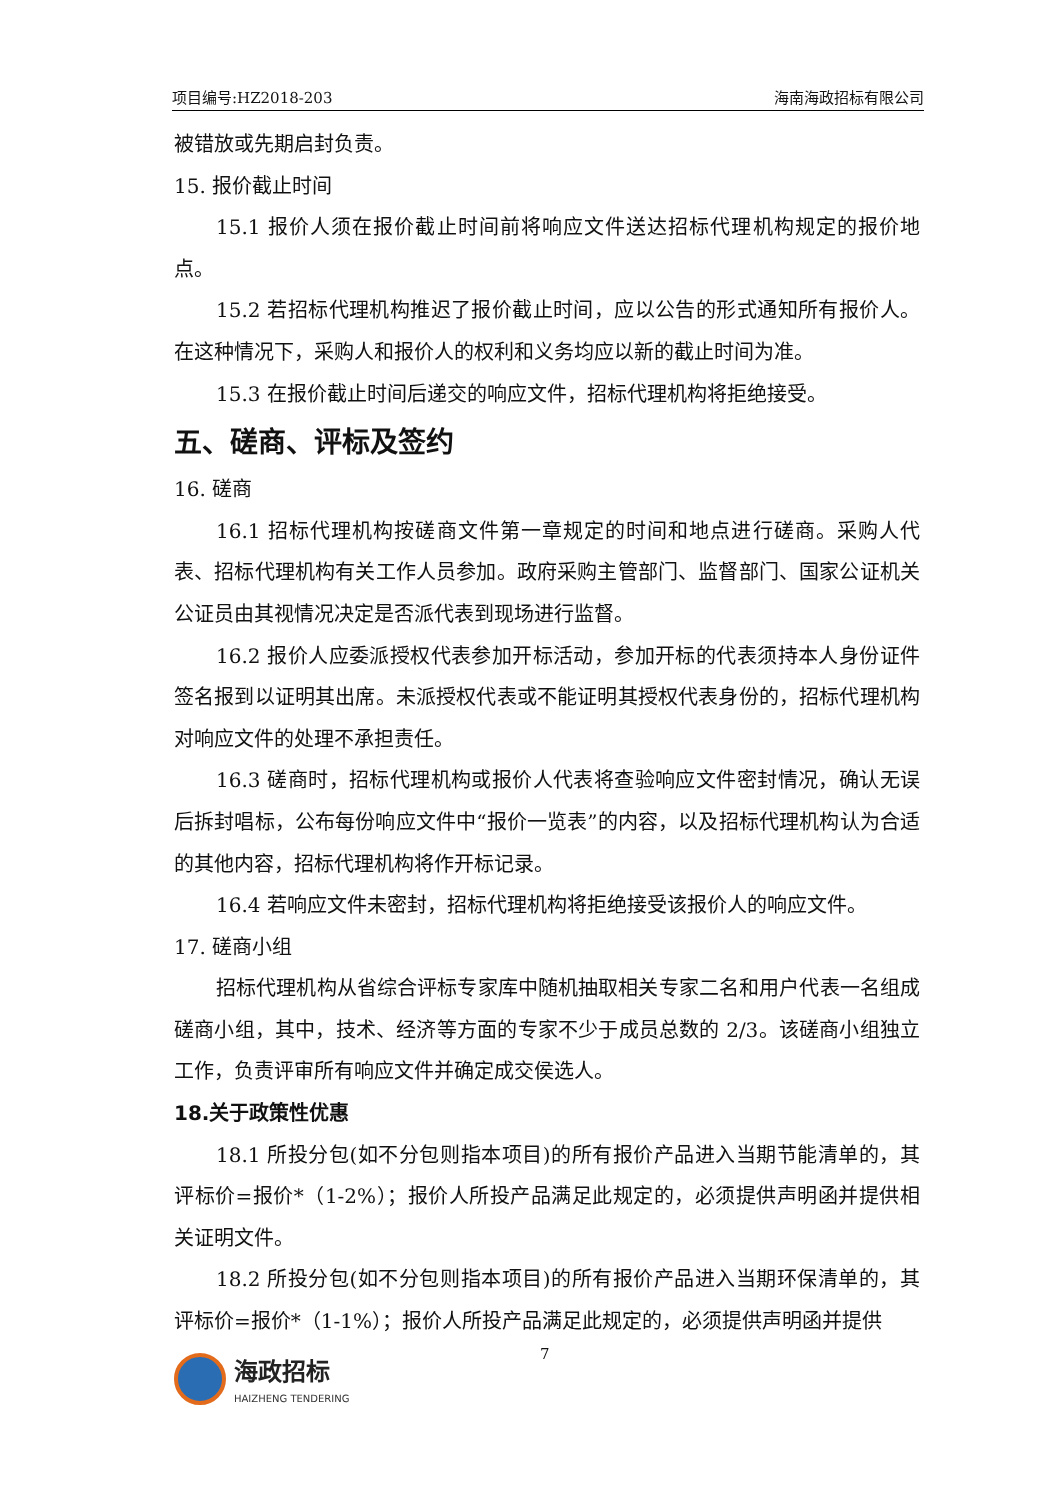项目编号:HZ2018-203 海南海政招标有限公司
被错放或先期启封负责。
15. 报价截止时间
15.1 报价人须在报价截止时间前将响应文件送达招标代理机构规定的报价地点。
15.2 若招标代理机构推迟了报价截止时间，应以公告的形式通知所有报价人。在这种情况下，采购人和报价人的权利和义务均应以新的截止时间为准。
15.3 在报价截止时间后递交的响应文件，招标代理机构将拒绝接受。
五、磋商、评标及签约
16. 磋商
16.1 招标代理机构按磋商文件第一章规定的时间和地点进行磋商。采购人代表、招标代理机构有关工作人员参加。政府采购主管部门、监督部门、国家公证机关公证员由其视情况决定是否派代表到现场进行监督。
16.2 报价人应委派授权代表参加开标活动，参加开标的代表须持本人身份证件签名报到以证明其出席。未派授权代表或不能证明其授权代表身份的，招标代理机构对响应文件的处理不承担责任。
16.3 磋商时，招标代理机构或报价人代表将查验响应文件密封情况，确认无误后拆封唱标，公布每份响应文件中“报价一览表”的内容，以及招标代理机构认为合适的其他内容，招标代理机构将作开标记录。
16.4 若响应文件未密封，招标代理机构将拒绝接受该报价人的响应文件。
17. 磋商小组
招标代理机构从省综合评标专家库中随机抽取相关专家二名和用户代表一名组成磋商小组，其中，技术、经济等方面的专家不少于成员总数的 2/3。该磋商小组独立工作，负责评审所有响应文件并确定成交侯选人。
18.关于政策性优惠
18.1 所投分包(如不分包则指本项目)的所有报价产品进入当期节能清单的，其评标价=报价*（1-2%）；报价人所投产品满足此规定的，必须提供声明函并提供相关证明文件。
18.2 所投分包(如不分包则指本项目)的所有报价产品进入当期环保清单的，其评标价=报价*（1-1%）；报价人所投产品满足此规定的，必须提供声明函并提供
7
海政招标
HAIZHENG TENDERING